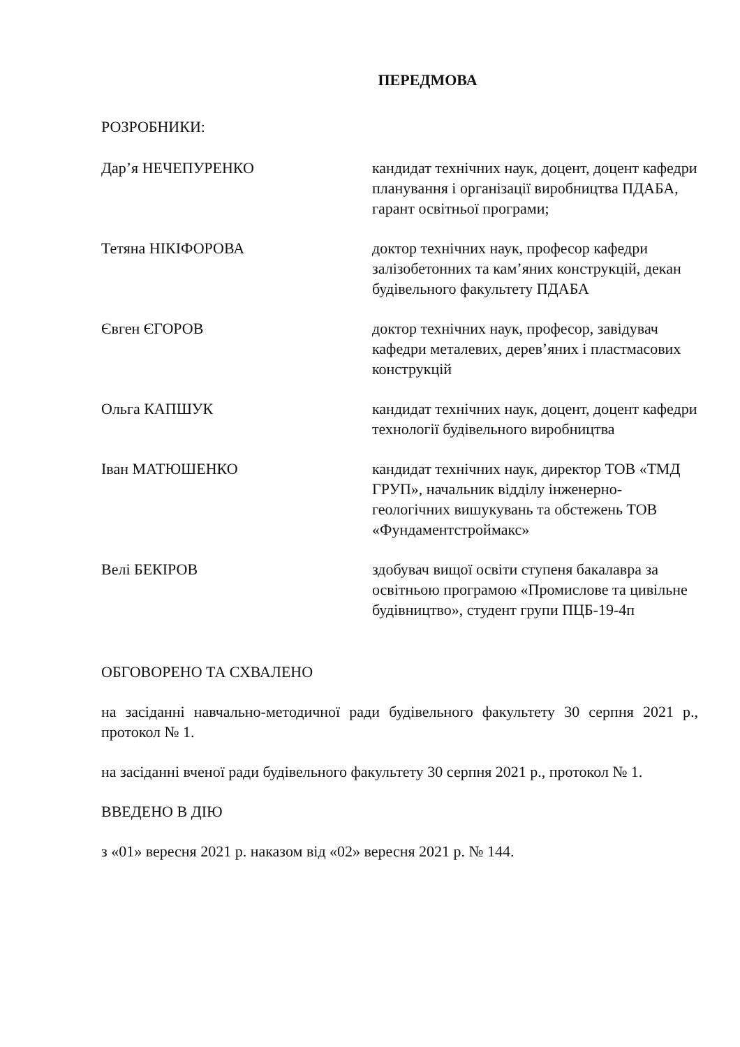ПЕРЕДМОВА
РОЗРОБНИКИ:
Дар’я НЕЧЕПУРЕНКО кандидат технічних наук, доцент, доцент кафедри планування і організації виробництва ПДАБА, гарант освітньої програми;
Тетяна НІКІФОРОВА доктор технічних наук, професор кафедри залізобетонних та кам’яних конструкцій, декан будівельного факультету ПДАБА
Євген ЄГОРОВ доктор технічних наук, професор, завідувач кафедри металевих, дерев’яних і пластмасових конструкцій
Ольга КАПШУК кандидат технічних наук, доцент, доцент кафедри технології будівельного виробництва
Іван МАТЮШЕНКО кандидат технічних наук, директор ТОВ «ТМД ГРУП», начальник відділу інженерно-геологічних вишукувань та обстежень ТОВ «Фундаментстроймакс»
Велі БЕКІРОВ здобувач вищої освіти ступеня бакалавра за освітньою програмою «Промислове та цивільне будівництво», студент групи ПЦБ-19-4п
ОБГОВОРЕНО ТА СХВАЛЕНО
на засіданні навчально-методичної ради будівельного факультету 30 серпня 2021 р., протокол № 1.
на засіданні вченої ради будівельного факультету 30 серпня 2021 р., протокол № 1.
ВВЕДЕНО В ДІЮ
з «01» вересня 2021 р. наказом від «02» вересня 2021 р. № 144.